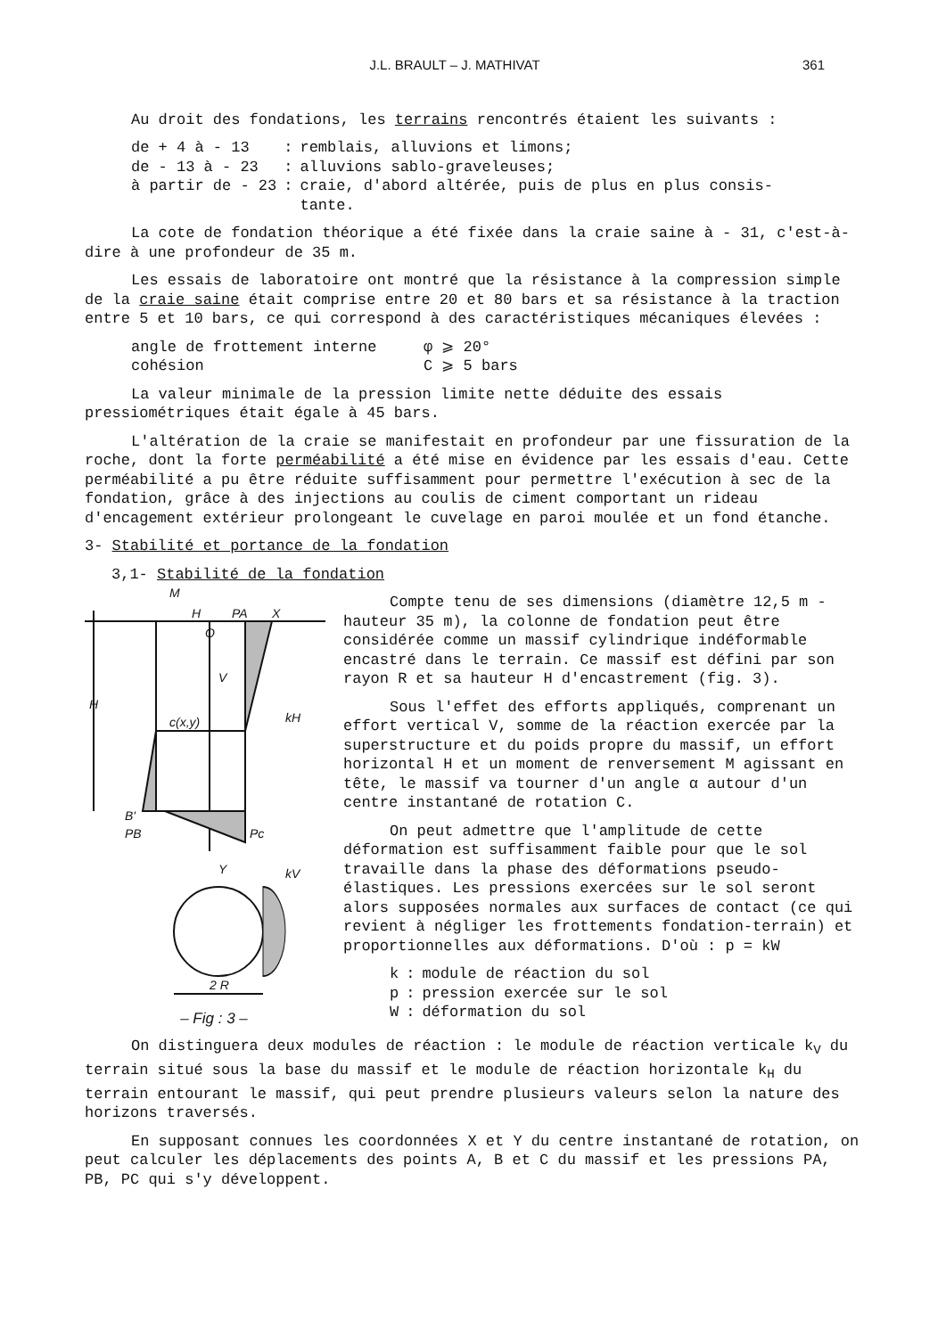J.L. BRAULT – J. MATHIVAT 361
Au droit des fondations, les terrains rencontrés étaient les suivants :
| de + 4 à - 13 | : | remblais, alluvions et limons; |
| de - 13 à - 23 | : | alluvions sablo-graveleuses; |
| à partir de - 23 | : | craie, d'abord altérée, puis de plus en plus consis- tante. |
La cote de fondation théorique a été fixée dans la craie saine à - 31, c'est-à-dire à une profondeur de 35 m.
Les essais de laboratoire ont montré que la résistance à la compression simple de la craie saine était comprise entre 20 et 80 bars et sa résistance à la traction entre 5 et 10 bars, ce qui correspond à des caractéristiques mécaniques élevées :
| angle de frottement interne | φ ⩾ 20° |
| cohésion | C ⩾ 5 bars |
La valeur minimale de la pression limite nette déduite des essais pressiométriques était égale à 45 bars.
L'altération de la craie se manifestait en profondeur par une fissuration de la roche, dont la forte perméabilité a été mise en évidence par les essais d'eau. Cette perméabilité a pu être réduite suffisamment pour permettre l'exécution à sec de la fondation, grâce à des injections au coulis de ciment comportant un rideau d'encagement extérieur prolongeant le cuvelage en paroi moulée et un fond étanche.
3- Stabilité et portance de la fondation
3,1- Stabilité de la fondation
M
H
PA
X
O
V
H
c(x,y)
kH
B'
PB
Pc
kV
Y
2 R
– Fig : 3 –
Compte tenu de ses dimensions (diamètre 12,5 m - hauteur 35 m), la colonne de fondation peut être considérée comme un massif cylindrique indéformable encastré dans le terrain. Ce massif est défini par son rayon R et sa hauteur H d'encastrement (fig. 3).
Sous l'effet des efforts appliqués, comprenant un effort vertical V, somme de la réaction exercée par la superstructure et du poids propre du massif, un effort horizontal H et un moment de renversement M agissant en tête, le massif va tourner d'un angle α autour d'un centre instantané de rotation C.
On peut admettre que l'amplitude de cette déformation est suffisamment faible pour que le sol travaille dans la phase des déformations pseudo-élastiques. Les pressions exercées sur le sol seront alors supposées normales aux surfaces de contact (ce qui revient à négliger les frottements fondation-terrain) et proportionnelles aux déformations. D'où : p = kW
| k | : | module de réaction du sol |
| p | : | pression exercée sur le sol |
| W | : | déformation du sol |
On distinguera deux modules de réaction : le module de réaction verticale k<sub>V</sub> du terrain situé sous la base du massif et le module de réaction horizontale k<sub>H</sub> du terrain entourant le massif, qui peut prendre plusieurs valeurs selon la nature des horizons traversés.
En supposant connues les coordonnées X et Y du centre instantané de rotation, on peut calculer les déplacements des points A, B et C du massif et les pressions PA, PB, PC qui s'y développent.